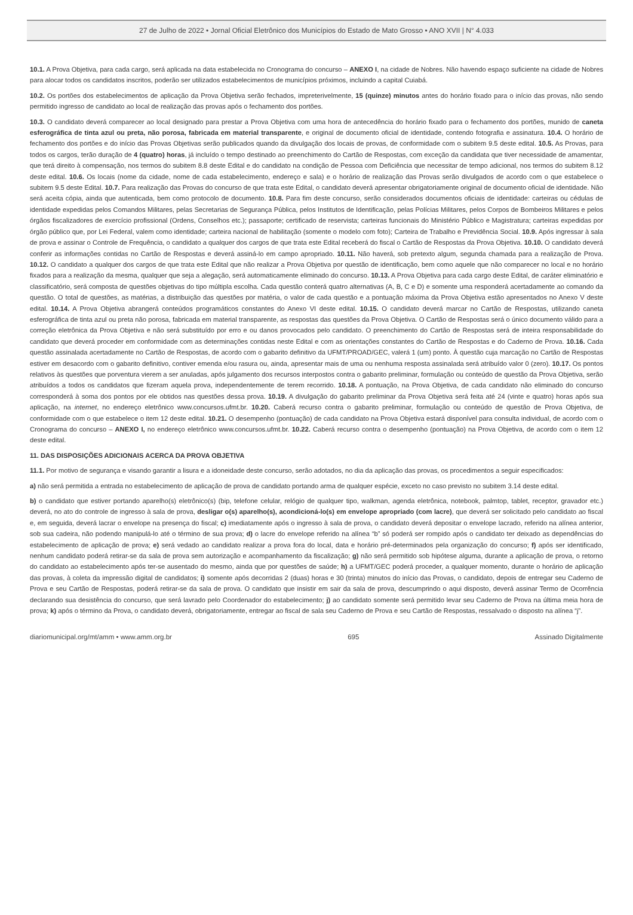27 de Julho de 2022 • Jornal Oficial Eletrônico dos Municípios do Estado de Mato Grosso • ANO XVII | N° 4.033
10.1. A Prova Objetiva, para cada cargo, será aplicada na data estabelecida no Cronograma do concurso – ANEXO I, na cidade de Nobres. Não havendo espaço suficiente na cidade de Nobres para alocar todos os candidatos inscritos, poderão ser utilizados estabelecimentos de municípios próximos, incluindo a capital Cuiabá.
10.2. Os portões dos estabelecimentos de aplicação da Prova Objetiva serão fechados, impreterivelmente, 15 (quinze) minutos antes do horário fixado para o início das provas, não sendo permitido ingresso de candidato ao local de realização das provas após o fechamento dos portões.
10.3. O candidato deverá comparecer ao local designado para prestar a Prova Objetiva com uma hora de antecedência do horário fixado para o fechamento dos portões, munido de caneta esferográfica de tinta azul ou preta, não porosa, fabricada em material transparente, e original de documento oficial de identidade, contendo fotografia e assinatura. 10.4. O horário de fechamento dos portões e do início das Provas Objetivas serão publicados quando da divulgação dos locais de provas, de conformidade com o subitem 9.5 deste edital. 10.5. As Provas, para todos os cargos, terão duração de 4 (quatro) horas, já incluído o tempo destinado ao preenchimento do Cartão de Respostas, com exceção da candidata que tiver necessidade de amamentar, que terá direito à compensação, nos termos do subitem 8.8 deste Edital e do candidato na condição de Pessoa com Deficiência que necessitar de tempo adicional, nos termos do subitem 8.12 deste edital. 10.6. Os locais (nome da cidade, nome de cada estabelecimento, endereço e sala) e o horário de realização das Provas serão divulgados de acordo com o que estabelece o subitem 9.5 deste Edital. 10.7. Para realização das Provas do concurso de que trata este Edital, o candidato deverá apresentar obrigatoriamente original de documento oficial de identidade. Não será aceita cópia, ainda que autenticada, bem como protocolo de documento. 10.8. Para fim deste concurso, serão considerados documentos oficiais de identidade: carteiras ou cédulas de identidade expedidas pelos Comandos Militares, pelas Secretarias de Segurança Pública, pelos Institutos de Identificação, pelas Polícias Militares, pelos Corpos de Bombeiros Militares e pelos órgãos fiscalizadores de exercício profissional (Ordens, Conselhos etc.); passaporte; certificado de reservista; carteiras funcionais do Ministério Público e Magistratura; carteiras expedidas por órgão público que, por Lei Federal, valem como identidade; carteira nacional de habilitação (somente o modelo com foto); Carteira de Trabalho e Previdência Social. 10.9. Após ingressar à sala de prova e assinar o Controle de Frequência, o candidato a qualquer dos cargos de que trata este Edital receberá do fiscal o Cartão de Respostas da Prova Objetiva. 10.10. O candidato deverá conferir as informações contidas no Cartão de Respostas e deverá assiná-lo em campo apropriado. 10.11. Não haverá, sob pretexto algum, segunda chamada para a realização de Prova. 10.12. O candidato a qualquer dos cargos de que trata este Edital que não realizar a Prova Objetiva por questão de identificação, bem como aquele que não comparecer no local e no horário fixados para a realização da mesma, qualquer que seja a alegação, será automaticamente eliminado do concurso. 10.13. A Prova Objetiva para cada cargo deste Edital, de caráter eliminatório e classificatório, será composta de questões objetivas do tipo múltipla escolha. Cada questão conterá quatro alternativas (A, B, C e D) e somente uma responderá acertadamente ao comando da questão. O total de questões, as matérias, a distribuição das questões por matéria, o valor de cada questão e a pontuação máxima da Prova Objetiva estão apresentados no Anexo V deste edital. 10.14. A Prova Objetiva abrangerá conteúdos programáticos constantes do Anexo VI deste edital. 10.15. O candidato deverá marcar no Cartão de Respostas, utilizando caneta esferográfica de tinta azul ou preta não porosa, fabricada em material transparente, as respostas das questões da Prova Objetiva. O Cartão de Respostas será o único documento válido para a correção eletrônica da Prova Objetiva e não será substituído por erro e ou danos provocados pelo candidato. O preenchimento do Cartão de Respostas será de inteira responsabilidade do candidato que deverá proceder em conformidade com as determinações contidas neste Edital e com as orientações constantes do Cartão de Respostas e do Caderno de Prova. 10.16. Cada questão assinalada acertadamente no Cartão de Respostas, de acordo com o gabarito definitivo da UFMT/PROAD/GEC, valerá 1 (um) ponto. À questão cuja marcação no Cartão de Respostas estiver em desacordo com o gabarito definitivo, contiver emenda e/ou rasura ou, ainda, apresentar mais de uma ou nenhuma resposta assinalada será atribuído valor 0 (zero). 10.17. Os pontos relativos às questões que porventura vierem a ser anuladas, após julgamento dos recursos interpostos contra o gabarito preliminar, formulação ou conteúdo de questão da Prova Objetiva, serão atribuídos a todos os candidatos que fizeram aquela prova, independentemente de terem recorrido. 10.18. A pontuação, na Prova Objetiva, de cada candidato não eliminado do concurso corresponderá à soma dos pontos por ele obtidos nas questões dessa prova. 10.19. A divulgação do gabarito preliminar da Prova Objetiva será feita até 24 (vinte e quatro) horas após sua aplicação, na internet, no endereço eletrônico www.concursos.ufmt.br. 10.20. Caberá recurso contra o gabarito preliminar, formulação ou conteúdo de questão de Prova Objetiva, de conformidade com o que estabelece o item 12 deste edital. 10.21. O desempenho (pontuação) de cada candidato na Prova Objetiva estará disponível para consulta individual, de acordo com o Cronograma do concurso – ANEXO I, no endereço eletrônico www.concursos.ufmt.br. 10.22. Caberá recurso contra o desempenho (pontuação) na Prova Objetiva, de acordo com o item 12 deste edital.
11. DAS DISPOSIÇÕES ADICIONAIS ACERCA DA PROVA OBJETIVA
11.1. Por motivo de segurança e visando garantir a lisura e a idoneidade deste concurso, serão adotados, no dia da aplicação das provas, os procedimentos a seguir especificados:
a) não será permitida a entrada no estabelecimento de aplicação de prova de candidato portando arma de qualquer espécie, exceto no caso previsto no subitem 3.14 deste edital.
b) o candidato que estiver portando aparelho(s) eletrônico(s) (bip, telefone celular, relógio de qualquer tipo, walkman, agenda eletrônica, notebook, palmtop, tablet, receptor, gravador etc.) deverá, no ato do controle de ingresso à sala de prova, desligar o(s) aparelho(s), acondicioná-lo(s) em envelope apropriado (com lacre), que deverá ser solicitado pelo candidato ao fiscal e, em seguida, deverá lacrar o envelope na presença do fiscal; c) imediatamente após o ingresso à sala de prova, o candidato deverá depositar o envelope lacrado, referido na alínea anterior, sob sua cadeira, não podendo manipulá-lo até o término de sua prova; d) o lacre do envelope referido na alínea “b” só poderá ser rompido após o candidato ter deixado as dependências do estabelecimento de aplicação de prova; e) será vedado ao candidato realizar a prova fora do local, data e horário pré-determinados pela organização do concurso; f) após ser identificado, nenhum candidato poderá retirar-se da sala de prova sem autorização e acompanhamento da fiscalização; g) não será permitido sob hipótese alguma, durante a aplicação de prova, o retorno do candidato ao estabelecimento após ter-se ausentado do mesmo, ainda que por questões de saúde; h) a UFMT/GEC poderá proceder, a qualquer momento, durante o horário de aplicação das provas, à coleta da impressão digital de candidatos; i) somente após decorridas 2 (duas) horas e 30 (trinta) minutos do início das Provas, o candidato, depois de entregar seu Caderno de Prova e seu Cartão de Respostas, poderá retirar-se da sala de prova. O candidato que insistir em sair da sala de prova, descumprindo o aqui disposto, deverá assinar Termo de Ocorrência declarando sua desistência do concurso, que será lavrado pelo Coordenador do estabelecimento; j) ao candidato somente será permitido levar seu Caderno de Prova na última meia hora de prova; k) após o término da Prova, o candidato deverá, obrigatoriamente, entregar ao fiscal de sala seu Caderno de Prova e seu Cartão de Respostas, ressalvado o disposto na alínea “j”.
diariomunicipal.org/mt/amm • www.amm.org.br 695 Assinado Digitalmente